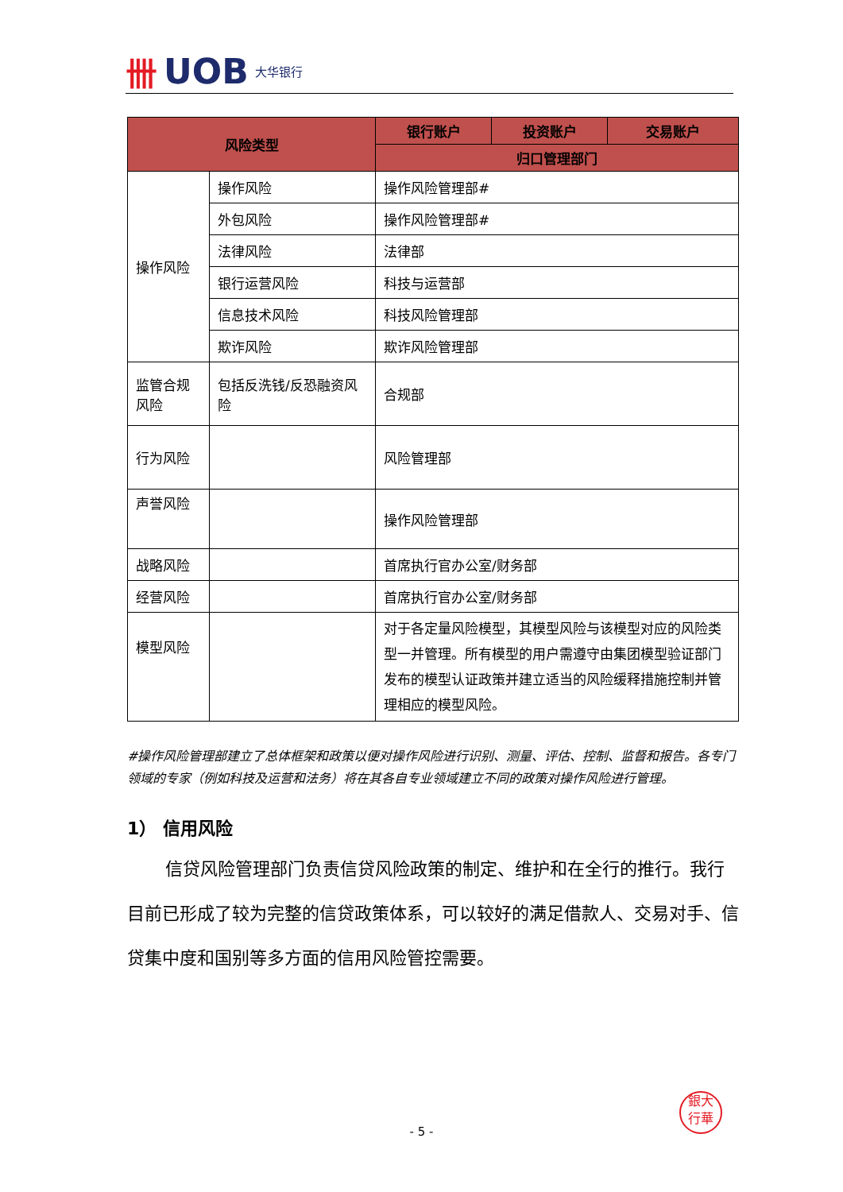卌 UOB 大华银行
| 风险类型 | | 银行账户 | 投资账户 | 交易账户 |
| --- | --- | --- | --- | --- |
| | | 归口管理部门 | | |
| 操作风险 | 操作风险 | 操作风险管理部# | | |
| | 外包风险 | 操作风险管理部# | | |
| | 法律风险 | 法律部 | | |
| | 银行运营风险 | 科技与运营部 | | |
| | 信息技术风险 | 科技风险管理部 | | |
| | 欺诈风险 | 欺诈风险管理部 | | |
| 监管合规风险 | 包括反洗钱/反恐融资风险 | 合规部 | | |
| 行为风险 | | 风险管理部 | | |
| 声誉风险 | | 操作风险管理部 | | |
| 战略风险 | | 首席执行官办公室/财务部 | | |
| 经营风险 | | 首席执行官办公室/财务部 | | |
| 模型风险 | | 对于各定量风险模型，其模型风险与该模型对应的风险类型一并管理。所有模型的用户需遵守由集团模型验证部门发布的模型认证政策并建立适当的风险缓释措施控制并管理相应的模型风险。 | | |
#操作风险管理部建立了总体框架和政策以便对操作风险进行识别、测量、评估、控制、监督和报告。各专门领域的专家（例如科技及运营和法务）将在其各自专业领域建立不同的政策对操作风险进行管理。
1） 信用风险
信贷风险管理部门负责信贷风险政策的制定、维护和在全行的推行。我行目前已形成了较为完整的信贷政策体系，可以较好的满足借款人、交易对手、信贷集中度和国别等多方面的信用风险管控需要。
銀大
行華
- 5 -